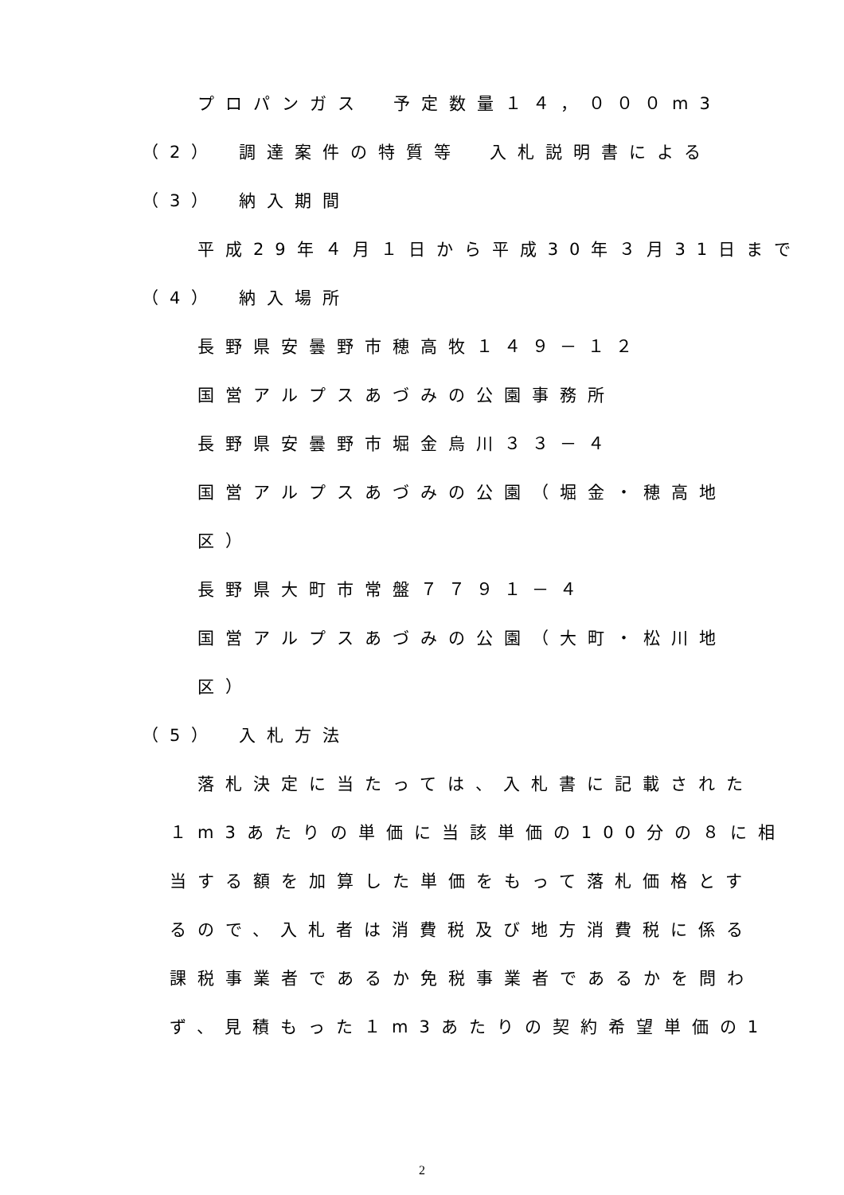プロパンガス　予定数量１４，０００m3
（2）　調達案件の特質等　入札説明書による
（3）　納入期間
平成29年４月１日から平成30年３月31日まで
（4）　納入場所
長野県安曇野市穂高牧１４９－１２
国営アルプスあづみの公園事務所
長野県安曇野市堀金烏川３３－４
国営アルプスあづみの公園（堀金・穂高地
区）
長野県大町市常盤７７９１－４
国営アルプスあづみの公園（大町・松川地
区）
（5）　入札方法
落札決定に当たっては、入札書に記載された
１m3あたりの単価に当該単価の100分の８に相
当する額を加算した単価をもって落札価格とす
るので、入札者は消費税及び地方消費税に係る
課税事業者であるか免税事業者であるかを問わ
ず、見積もった１m3あたりの契約希望単価の1
2